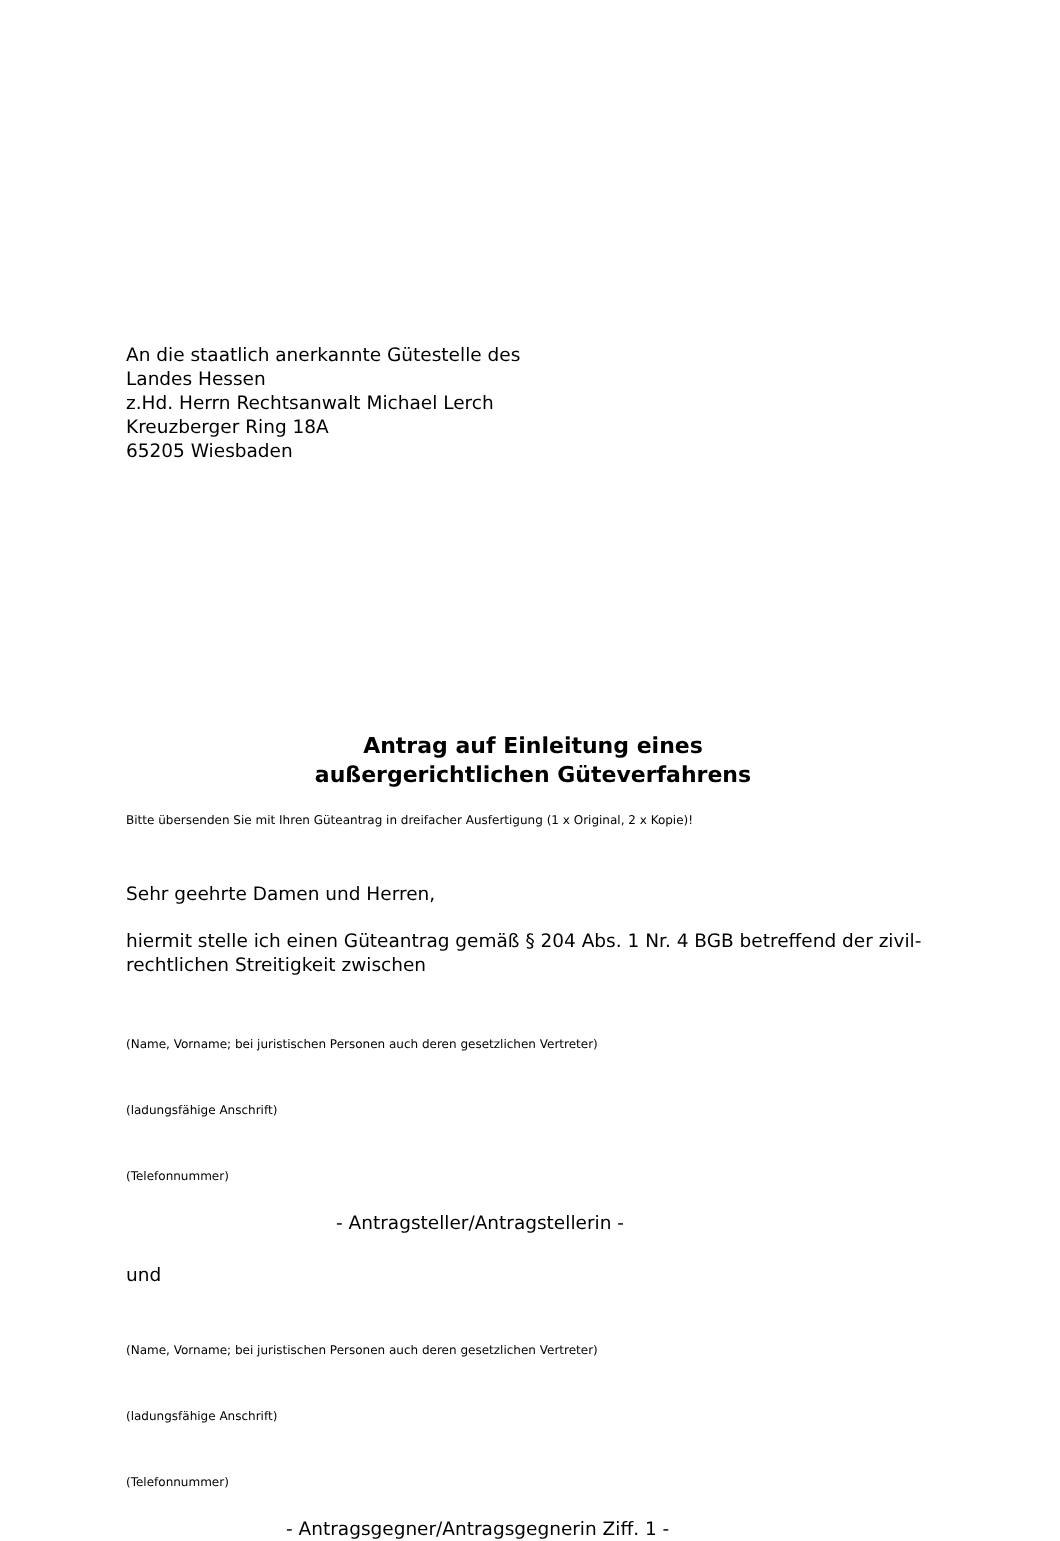An die staatlich anerkannte Gütestelle des
Landes Hessen
z.Hd. Herrn Rechtsanwalt Michael Lerch
Kreuzberger Ring 18A
65205 Wiesbaden
Antrag auf Einleitung eines
außergerichtlichen Güteverfahrens
Bitte übersenden Sie mit Ihren Güteantrag in dreifacher Ausfertigung (1 x Original, 2 x Kopie)!
Sehr geehrte Damen und Herren,
hiermit stelle ich einen Güteantrag gemäß § 204 Abs. 1 Nr. 4 BGB betreffend der zivil-rechtlichen Streitigkeit zwischen
(Name, Vorname; bei juristischen Personen auch deren gesetzlichen Vertreter)
(ladungsfähige Anschrift)
(Telefonnummer)
- Antragsteller/Antragstellerin -
und
(Name, Vorname; bei juristischen Personen auch deren gesetzlichen Vertreter)
(ladungsfähige Anschrift)
(Telefonnummer)
- Antragsgegner/Antragsgegnerin Ziff. 1 -